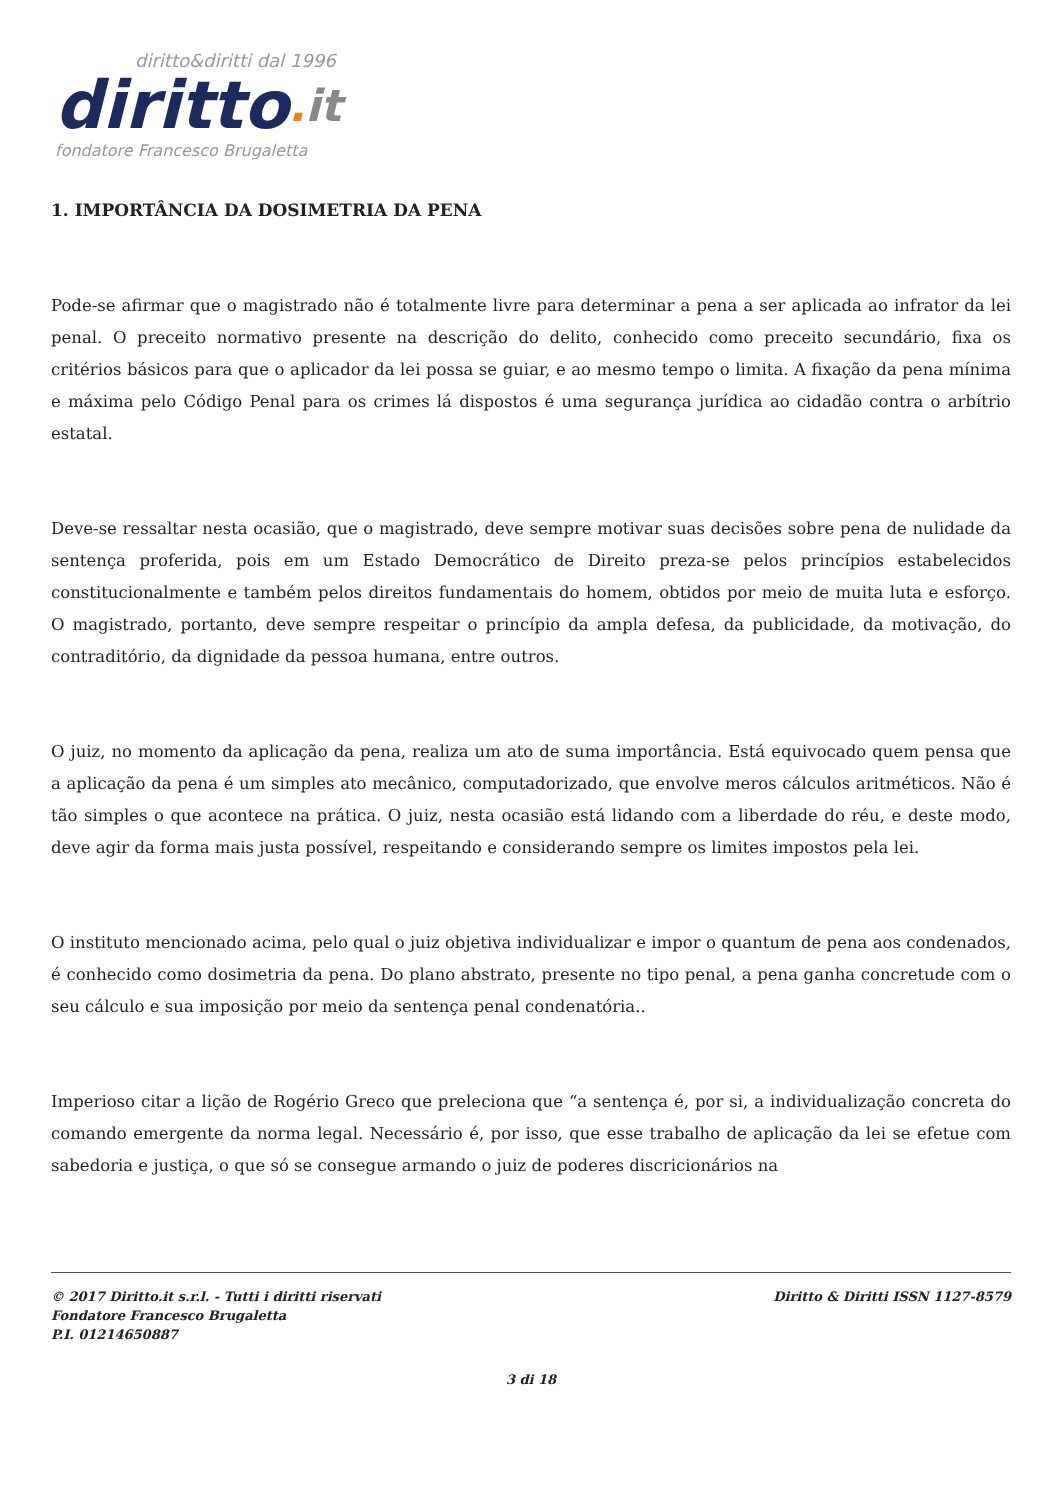diritto&diritti dal 1996
diritto. it
fondatore Francesco Brugaletta
1. IMPORTÂNCIA DA DOSIMETRIA DA PENA
Pode-se afirmar que o magistrado não é totalmente livre para determinar a pena a ser aplicada ao infrator da lei penal. O preceito normativo presente na descrição do delito, conhecido como preceito secundário, fixa os critérios básicos para que o aplicador da lei possa se guiar, e ao mesmo tempo o limita. A fixação da pena mínima e máxima pelo Código Penal para os crimes lá dispostos é uma segurança jurídica ao cidadão contra o arbítrio estatal.
Deve-se ressaltar nesta ocasião, que o magistrado, deve sempre motivar suas decisões sobre pena de nulidade da sentença proferida, pois em um Estado Democrático de Direito preza-se pelos princípios estabelecidos constitucionalmente e também pelos direitos fundamentais do homem, obtidos por meio de muita luta e esforço. O magistrado, portanto, deve sempre respeitar o princípio da ampla defesa, da publicidade, da motivação, do contraditório, da dignidade da pessoa humana, entre outros.
O juiz, no momento da aplicação da pena, realiza um ato de suma importância. Está equivocado quem pensa que a aplicação da pena é um simples ato mecânico, computadorizado, que envolve meros cálculos aritméticos. Não é tão simples o que acontece na prática. O juiz, nesta ocasião está lidando com a liberdade do réu, e deste modo, deve agir da forma mais justa possível, respeitando e considerando sempre os limites impostos pela lei.
O instituto mencionado acima, pelo qual o juiz objetiva individualizar e impor o quantum de pena aos condenados, é conhecido como dosimetria da pena. Do plano abstrato, presente no tipo penal, a pena ganha concretude com o seu cálculo e sua imposição por meio da sentença penal condenatória..
Imperioso citar a lição de Rogério Greco que preleciona que “a sentença é, por si, a individualização concreta do comando emergente da norma legal. Necessário é, por isso, que esse trabalho de aplicação da lei se efetue com sabedoria e justiça, o que só se consegue armando o juiz de poderes discricionários na
© 2017 Diritto.it s.r.l. - Tutti i diritti riservati
Fondatore Francesco Brugaletta
P.I. 01214650887
Diritto & Diritti ISSN 1127-8579
3 di 18